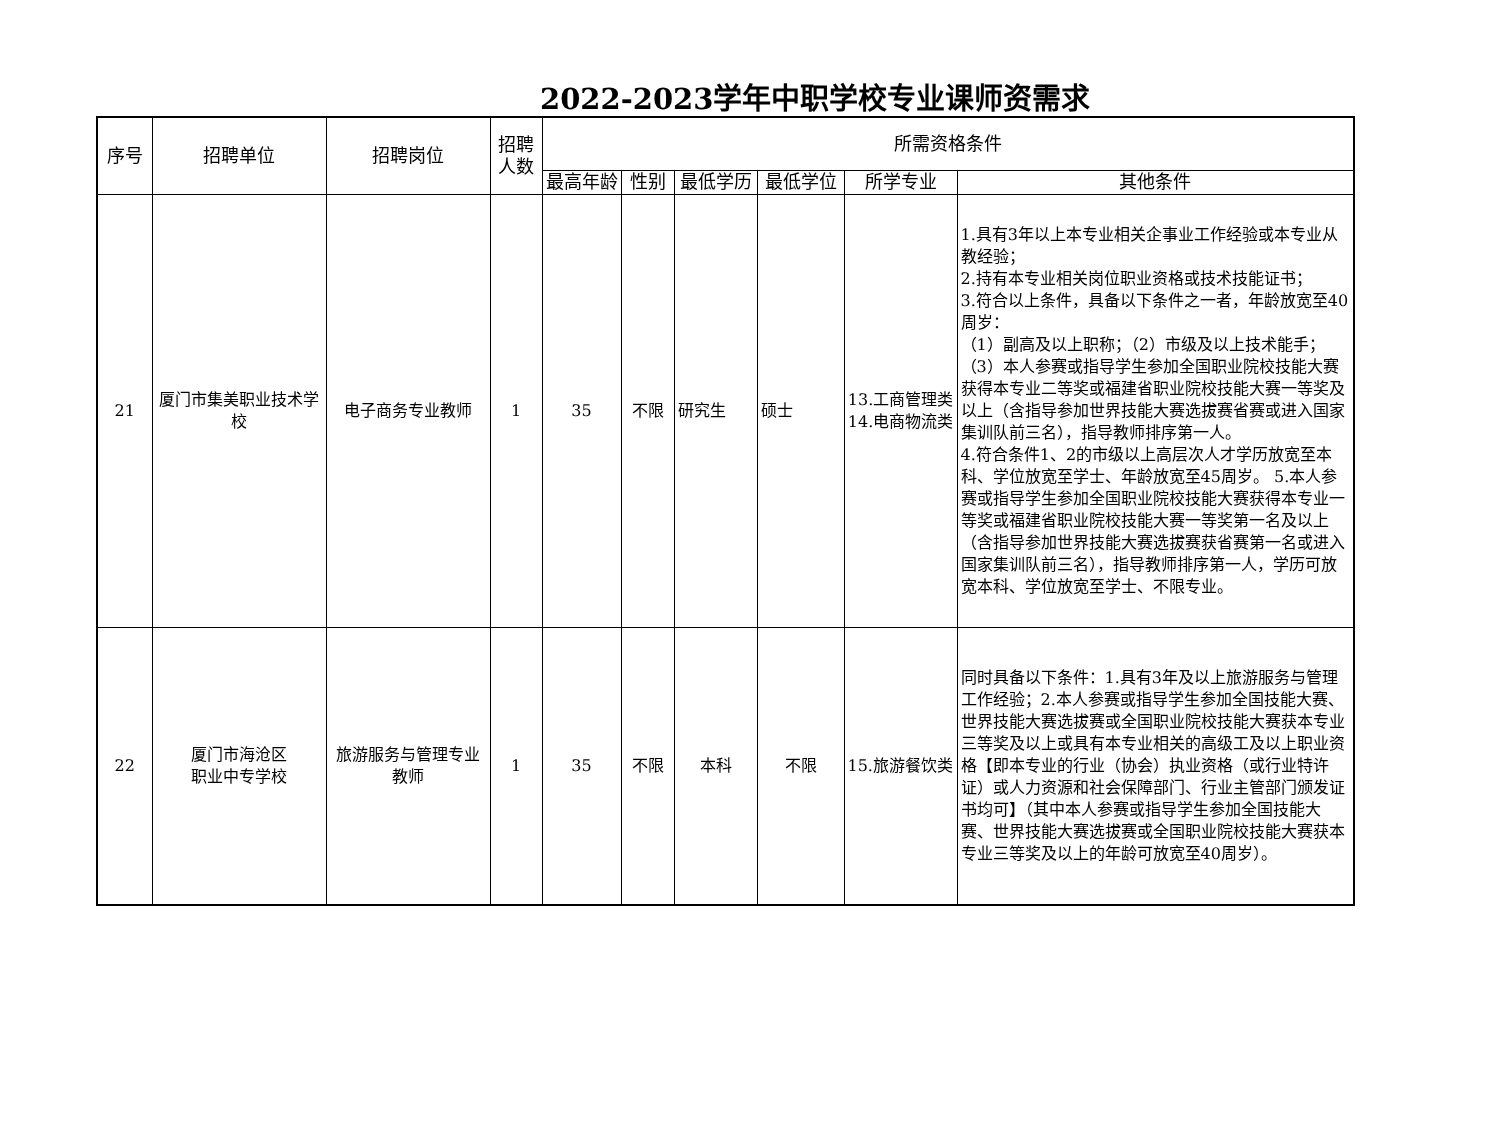2022-2023学年中职学校专业课师资需求
| 序号 | 招聘单位 | 招聘岗位 | 招聘 人数 | 所需资格条件 | | | | | |
| --- | --- | --- | --- | --- | --- | --- | --- | --- | --- |
| | | | | 最高年龄 | 性别 | 最低学历 | 最低学位 | 所学专业 | 其他条件 |
| 21 | 厦门市集美职业技术学校 | 电子商务专业教师 | 1 | 35 | 不限 | 研究生 | 硕士 | 13.工商管理类 14.电商物流类 | 1.具有3年以上本专业相关企事业工作经验或本专业从教经验； 2.持有本专业相关岗位职业资格或技术技能证书； 3.符合以上条件，具备以下条件之一者，年龄放宽至40周岁： （1）副高及以上职称；（2）市级及以上技术能手；（3）本人参赛或指导学生参加全国职业院校技能大赛获得本专业二等奖或福建省职业院校技能大赛一等奖及以上（含指导参加世界技能大赛选拔赛省赛或进入国家集训队前三名），指导教师排序第一人。 4.符合条件1、2的市级以上高层次人才学历放宽至本科、学位放宽至学士、年龄放宽至45周岁。 5.本人参赛或指导学生参加全国职业院校技能大赛获得本专业一等奖或福建省职业院校技能大赛一等奖第一名及以上（含指导参加世界技能大赛选拔赛获省赛第一名或进入国家集训队前三名），指导教师排序第一人，学历可放宽本科、学位放宽至学士、不限专业。 |
| 22 | 厦门市海沧区 职业中专学校 | 旅游服务与管理专业教师 | 1 | 35 | 不限 | 本科 | 不限 | 15.旅游餐饮类 | 同时具备以下条件：1.具有3年及以上旅游服务与管理工作经验；2.本人参赛或指导学生参加全国技能大赛、世界技能大赛选拔赛或全国职业院校技能大赛获本专业三等奖及以上或具有本专业相关的高级工及以上职业资格【即本专业的行业（协会）执业资格（或行业特许证）或人力资源和社会保障部门、行业主管部门颁发证书均可】（其中本人参赛或指导学生参加全国技能大赛、世界技能大赛选拔赛或全国职业院校技能大赛获本专业三等奖及以上的年龄可放宽至40周岁）。 |